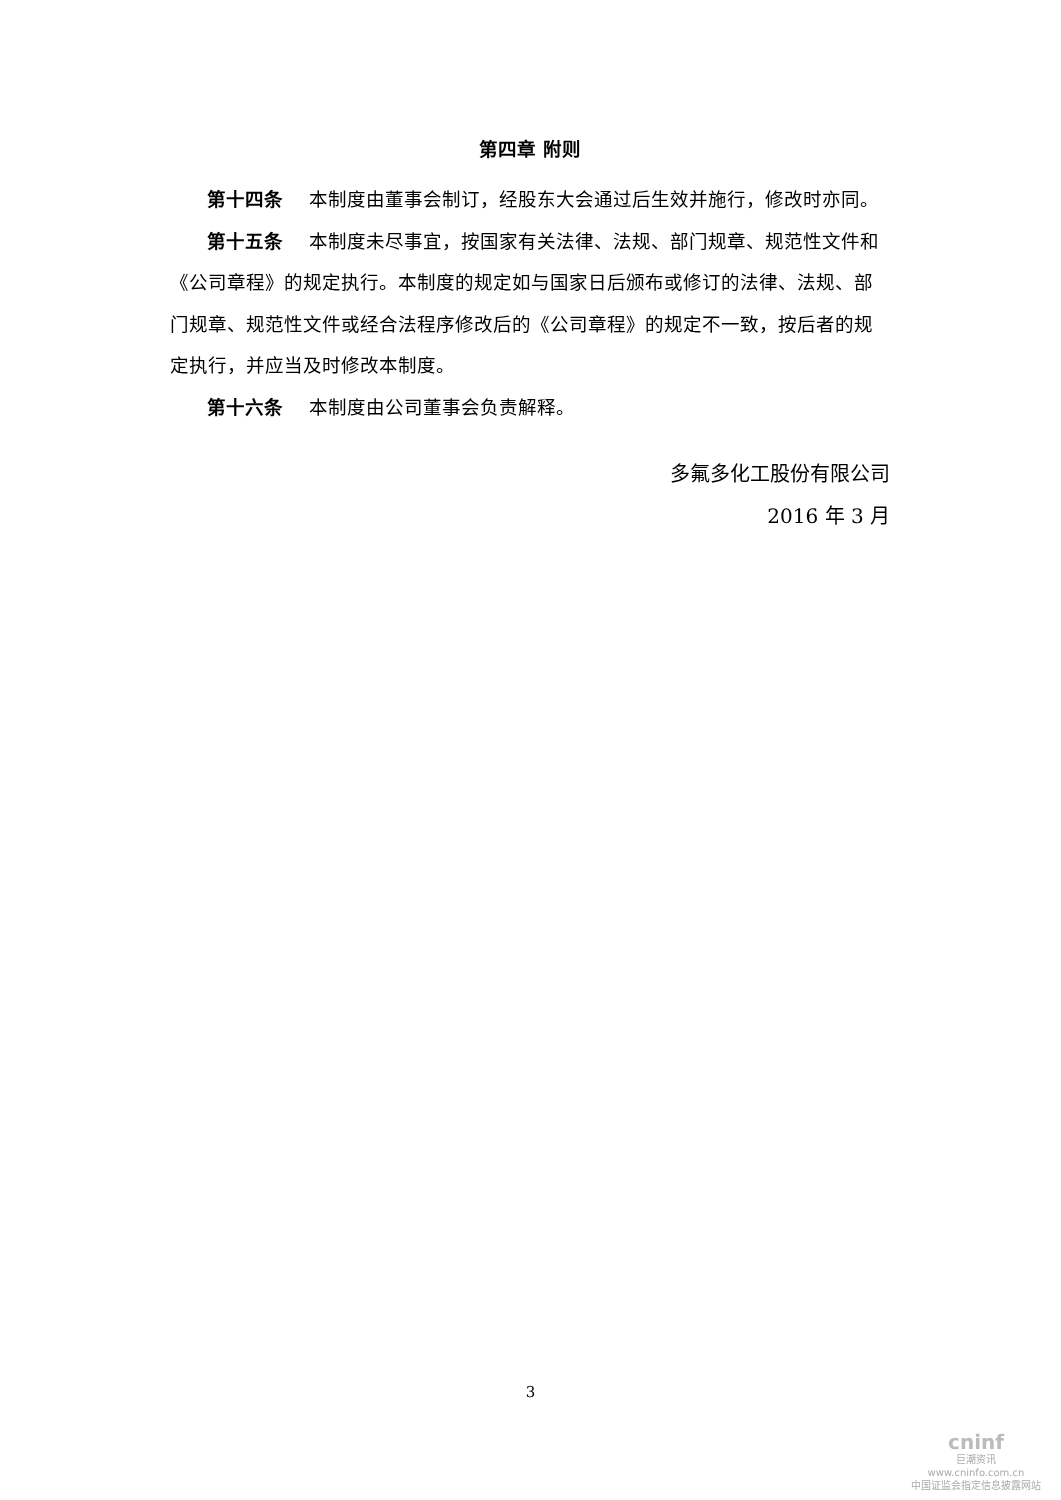第四章 附则
第十四条 本制度由董事会制订，经股东大会通过后生效并施行，修改时亦同。
第十五条 本制度未尽事宜，按国家有关法律、法规、部门规章、规范性文件和《公司章程》的规定执行。本制度的规定如与国家日后颁布或修订的法律、法规、部门规章、规范性文件或经合法程序修改后的《公司章程》的规定不一致，按后者的规定执行，并应当及时修改本制度。
第十六条 本制度由公司董事会负责解释。
多氟多化工股份有限公司
2016 年 3 月
3
cninf
巨潮资讯
www.cninfo.com.cn
中国证监会指定信息披露网站